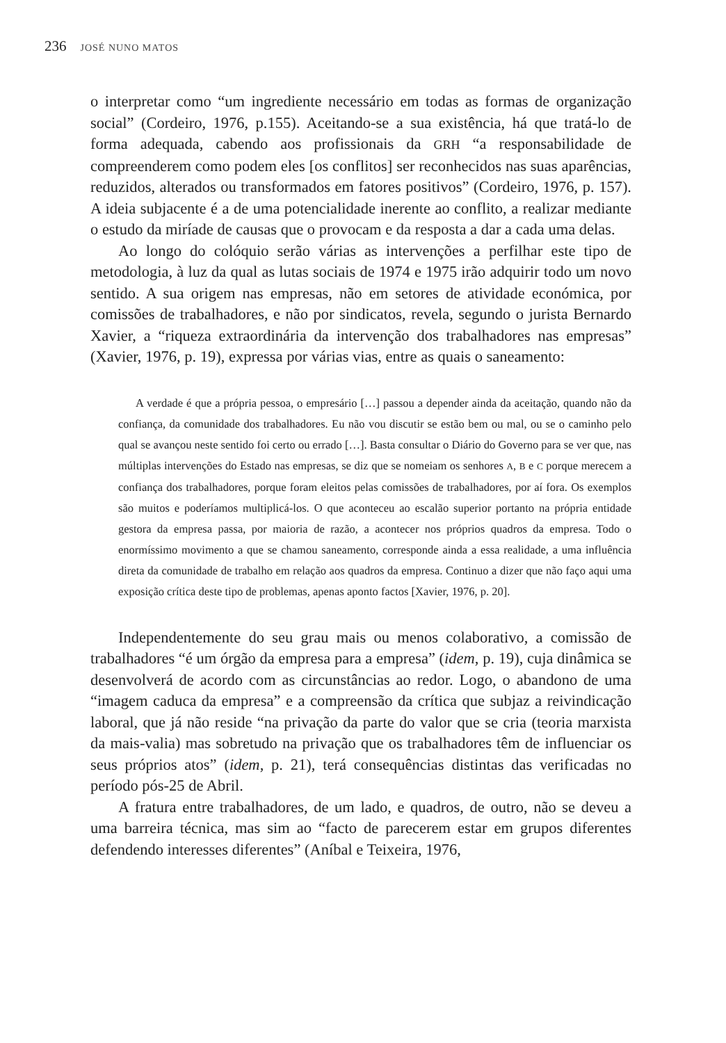236 JOSÉ NUNO MATOS
o interpretar como “um ingrediente necessário em todas as formas de organização social” (Cordeiro, 1976, p.155). Aceitando-se a sua existência, há que tratá-lo de forma adequada, cabendo aos profissionais da GRH “a responsabilidade de compreenderem como podem eles [os conflitos] ser reconhecidos nas suas aparências, reduzidos, alterados ou transformados em fatores positivos” (Cordeiro, 1976, p. 157). A ideia subjacente é a de uma potencialidade inerente ao conflito, a realizar mediante o estudo da miríade de causas que o provocam e da resposta a dar a cada uma delas.
Ao longo do colóquio serão várias as intervenções a perfilhar este tipo de metodologia, à luz da qual as lutas sociais de 1974 e 1975 irão adquirir todo um novo sentido. A sua origem nas empresas, não em setores de atividade económica, por comissões de trabalhadores, e não por sindicatos, revela, segundo o jurista Bernardo Xavier, a “riqueza extraordinária da intervenção dos trabalhadores nas empresas” (Xavier, 1976, p. 19), expressa por várias vias, entre as quais o saneamento:
A verdade é que a própria pessoa, o empresário […] passou a depender ainda da aceitação, quando não da confiança, da comunidade dos trabalhadores. Eu não vou discutir se estão bem ou mal, ou se o caminho pelo qual se avançou neste sentido foi certo ou errado […]. Basta consultar o Diário do Governo para se ver que, nas múltiplas intervenções do Estado nas empresas, se diz que se nomeiam os senhores A, B e C porque merecem a confiança dos trabalhadores, porque foram eleitos pelas comissões de trabalhadores, por aí fora. Os exemplos são muitos e poderíamos multiplicá-los. O que aconteceu ao escalão superior portanto na própria entidade gestora da empresa passa, por maioria de razão, a acontecer nos próprios quadros da empresa. Todo o enormíssimo movimento a que se chamou saneamento, corresponde ainda a essa realidade, a uma influência direta da comunidade de trabalho em relação aos quadros da empresa. Continuo a dizer que não faço aqui uma exposição crítica deste tipo de problemas, apenas aponto factos [Xavier, 1976, p. 20].
Independentemente do seu grau mais ou menos colaborativo, a comissão de trabalhadores “é um órgão da empresa para a empresa” (idem, p. 19), cuja dinâmica se desenvolverá de acordo com as circunstâncias ao redor. Logo, o abandono de uma “imagem caduca da empresa” e a compreensão da crítica que subjaz a reivindicação laboral, que já não reside “na privação da parte do valor que se cria (teoria marxista da mais-valia) mas sobretudo na privação que os trabalhadores têm de influenciar os seus próprios atos” (idem, p. 21), terá consequências distintas das verificadas no período pós-25 de Abril.
A fratura entre trabalhadores, de um lado, e quadros, de outro, não se deveu a uma barreira técnica, mas sim ao “facto de parecerem estar em grupos diferentes defendendo interesses diferentes” (Aníbal e Teixeira, 1976,